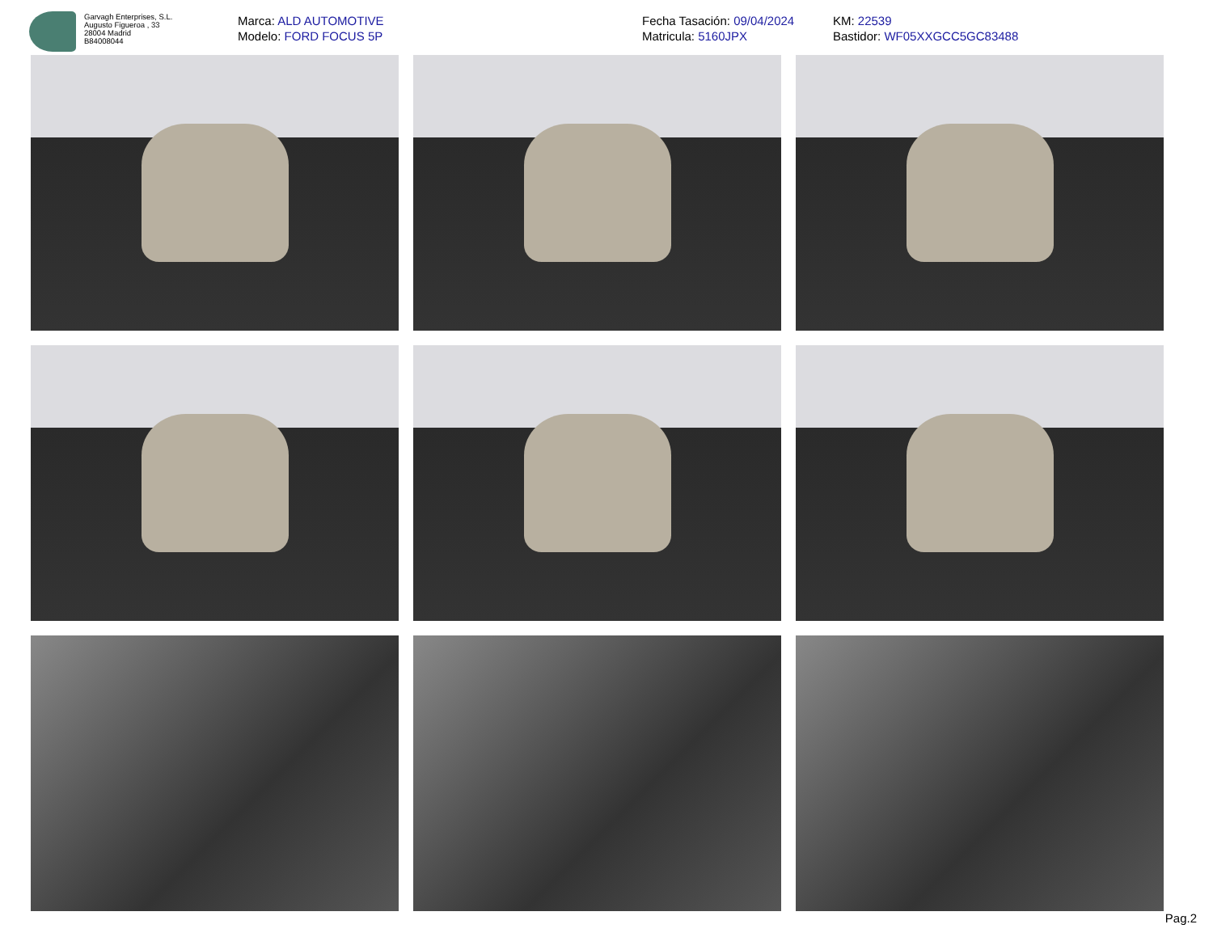Garvagh Enterprises, S.L.
Augusto Figueroa , 33
28004 Madrid
B84008044
Marca: ALD AUTOMOTIVE
Modelo: FORD FOCUS 5P
Fecha Tasación: 09/04/2024
Matricula: 5160JPX
KM: 22539
Bastidor: WF05XXGCC5GC83488
Pag.2